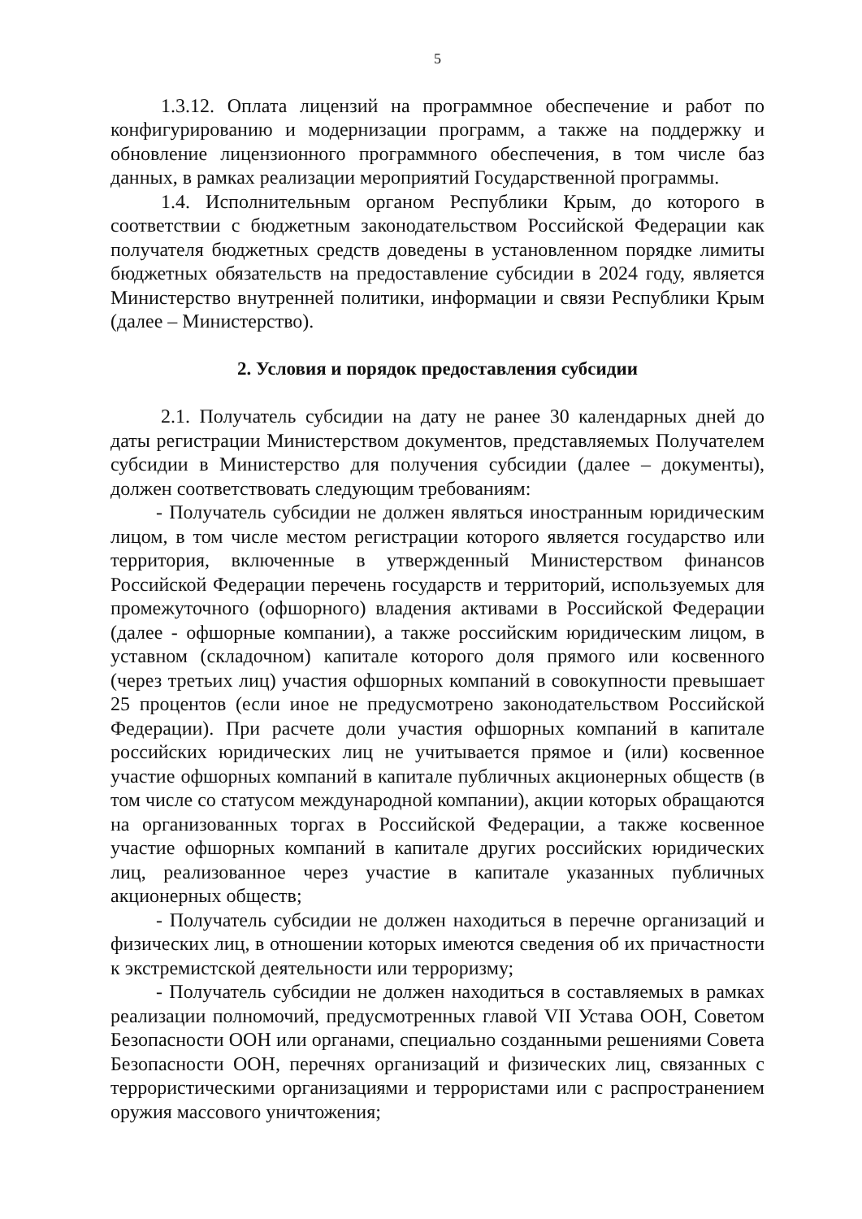5
1.3.12. Оплата лицензий на программное обеспечение и работ по конфигурированию и модернизации программ, а также на поддержку и обновление лицензионного программного обеспечения, в том числе баз данных, в рамках реализации мероприятий Государственной программы.
1.4. Исполнительным органом Республики Крым, до которого в соответствии с бюджетным законодательством Российской Федерации как получателя бюджетных средств доведены в установленном порядке лимиты бюджетных обязательств на предоставление субсидии в 2024 году, является Министерство внутренней политики, информации и связи Республики Крым (далее – Министерство).
2. Условия и порядок предоставления субсидии
2.1. Получатель субсидии на дату не ранее 30 календарных дней до даты регистрации Министерством документов, представляемых Получателем субсидии в Министерство для получения субсидии (далее – документы), должен соответствовать следующим требованиям:
- Получатель субсидии не должен являться иностранным юридическим лицом, в том числе местом регистрации которого является государство или территория, включенные в утвержденный Министерством финансов Российской Федерации перечень государств и территорий, используемых для промежуточного (офшорного) владения активами в Российской Федерации (далее - офшорные компании), а также российским юридическим лицом, в уставном (складочном) капитале которого доля прямого или косвенного (через третьих лиц) участия офшорных компаний в совокупности превышает 25 процентов (если иное не предусмотрено законодательством Российской Федерации). При расчете доли участия офшорных компаний в капитале российских юридических лиц не учитывается прямое и (или) косвенное участие офшорных компаний в капитале публичных акционерных обществ (в том числе со статусом международной компании), акции которых обращаются на организованных торгах в Российской Федерации, а также косвенное участие офшорных компаний в капитале других российских юридических лиц, реализованное через участие в капитале указанных публичных акционерных обществ;
- Получатель субсидии не должен находиться в перечне организаций и физических лиц, в отношении которых имеются сведения об их причастности к экстремистской деятельности или терроризму;
- Получатель субсидии не должен находиться в составляемых в рамках реализации полномочий, предусмотренных главой VII Устава ООН, Советом Безопасности ООН или органами, специально созданными решениями Совета Безопасности ООН, перечнях организаций и физических лиц, связанных с террористическими организациями и террористами или с распространением оружия массового уничтожения;